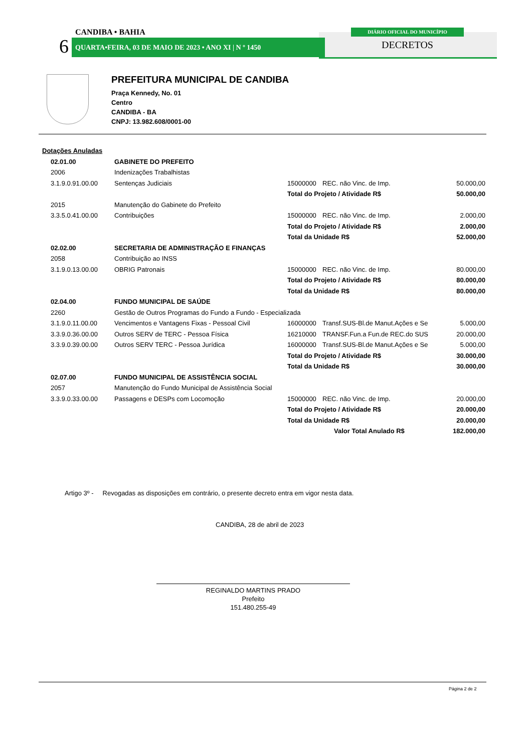CANDIBA • BAHIA
6 QUARTA•FEIRA, 03 DE MAIO DE 2023 • ANO XI | N º 1450
DIÁRIO OFICIAL DO MUNICÍPIO
DECRETOS
PREFEITURA MUNICIPAL DE CANDIBA
Praça Kennedy, No. 01
Centro
CANDIBA - BA
CNPJ: 13.982.608/0001-00
| Dotações Anuladas | | | | |
| 02.01.00 | GABINETE DO PREFEITO | | | |
| 2006 | Indenizações Trabalhistas | | | |
| 3.1.9.0.91.00.00 | Sentenças Judiciais | 15000000 | REC. não Vinc. de Imp. | 50.000,00 |
| | | Total do Projeto / Atividade R$ | | 50.000,00 |
| 2015 | Manutenção do Gabinete do Prefeito | | | |
| 3.3.5.0.41.00.00 | Contribuições | 15000000 | REC. não Vinc. de Imp. | 2.000,00 |
| | | Total do Projeto / Atividade R$ | | 2.000,00 |
| | | Total da Unidade R$ | | 52.000,00 |
| 02.02.00 | SECRETARIA DE ADMINISTRAÇÃO E FINANÇAS | | | |
| 2058 | Contribuição ao INSS | | | |
| 3.1.9.0.13.00.00 | OBRIG Patronais | 15000000 | REC. não Vinc. de Imp. | 80.000,00 |
| | | Total do Projeto / Atividade R$ | | 80.000,00 |
| | | Total da Unidade R$ | | 80.000,00 |
| 02.04.00 | FUNDO MUNICIPAL DE SAÚDE | | | |
| 2260 | Gestão de Outros Programas do Fundo a Fundo - Especializada | | | |
| 3.1.9.0.11.00.00 | Vencimentos e Vantagens Fixas - Pessoal Civil | 16000000 | Transf.SUS-Bl.de Manut.Ações e Se | 5.000,00 |
| 3.3.9.0.36.00.00 | Outros SERV de TERC - Pessoa Física | 16210000 | TRANSF.Fun.a Fun.de REC.do SUS | 20.000,00 |
| 3.3.9.0.39.00.00 | Outros SERV TERC - Pessoa Jurídica | 16000000 | Transf.SUS-Bl.de Manut.Ações e Se | 5.000,00 |
| | | Total do Projeto / Atividade R$ | | 30.000,00 |
| | | Total da Unidade R$ | | 30.000,00 |
| 02.07.00 | FUNDO MUNICIPAL DE ASSISTÊNCIA SOCIAL | | | |
| 2057 | Manutenção do Fundo Municipal de Assistência Social | | | |
| 3.3.9.0.33.00.00 | Passagens e DESPs com Locomoção | 15000000 | REC. não Vinc. de Imp. | 20.000,00 |
| | | Total do Projeto / Atividade R$ | | 20.000,00 |
| | | Total da Unidade R$ | | 20.000,00 |
| | | Valor Total Anulado R$ | | 182.000,00 |
Artigo 3º - Revogadas as disposições em contrário, o presente decreto entra em vigor nesta data.
CANDIBA, 28 de abril de 2023
REGINALDO MARTINS PRADO
Prefeito
151.480.255-49
Página 2 de 2